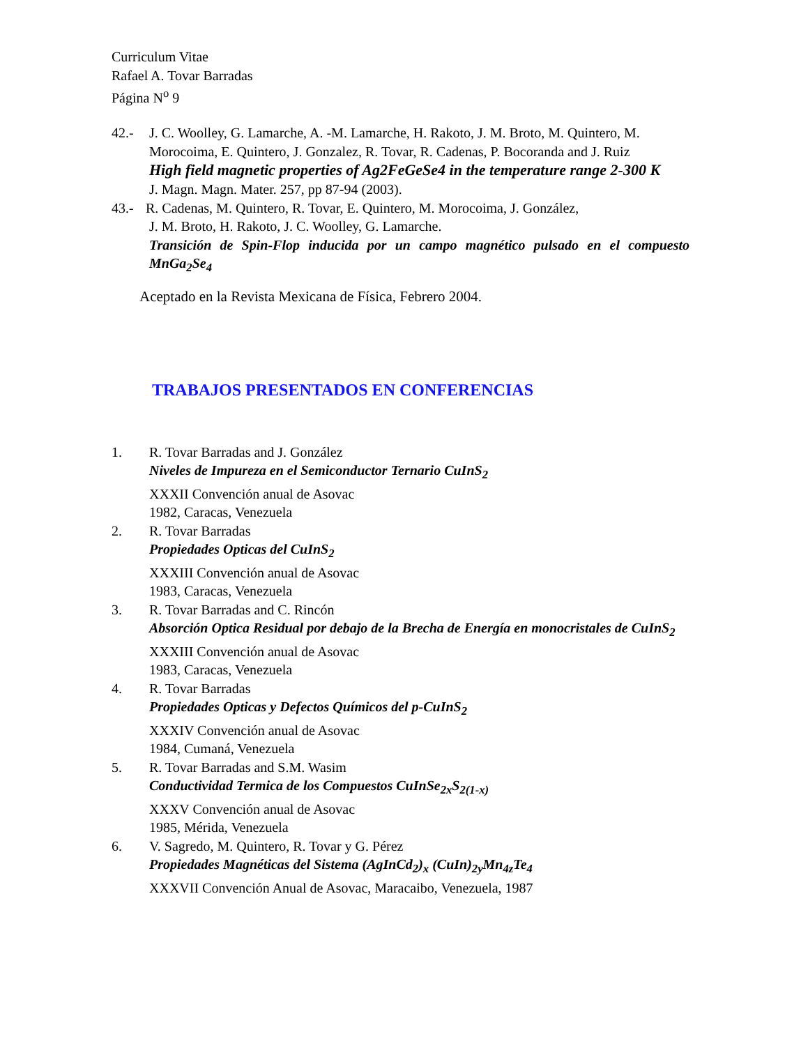Curriculum Vitae
Rafael A. Tovar Barradas
Página N<sup>o</sup> 9
42.- J. C. Woolley, G. Lamarche, A. -M. Lamarche, H. Rakoto, J. M. Broto, M. Quintero, M. Morocoima, E. Quintero, J. Gonzalez, R. Tovar, R. Cadenas, P. Bocoranda and J. Ruiz
High field magnetic properties of Ag2FeGeSe4 in the temperature range 2-300 K
J. Magn. Magn. Mater. 257, pp 87-94 (2003).
43.- R. Cadenas, M. Quintero, R. Tovar, E. Quintero, M. Morocoima, J. González,
J. M. Broto, H. Rakoto, J. C. Woolley, G. Lamarche.
Transición de Spin-Flop inducida por un campo magnético pulsado en el compuesto MnGa<sub>2</sub>Se<sub>4</sub>
Aceptado en la Revista Mexicana de Física, Febrero 2004.
TRABAJOS PRESENTADOS EN CONFERENCIAS
1. R. Tovar Barradas and J. González
Niveles de Impureza en el Semiconductor Ternario CuInS<sub>2</sub>
XXXII Convención anual de Asovac
1982, Caracas, Venezuela
2. R. Tovar Barradas
Propiedades Opticas del CuInS<sub>2</sub>
XXXIII Convención anual de Asovac
1983, Caracas, Venezuela
3. R. Tovar Barradas and C. Rincón
Absorción Optica Residual por debajo de la Brecha de Energía en monocristales de CuInS<sub>2</sub>
XXXIII Convención anual de Asovac
1983, Caracas, Venezuela
4. R. Tovar Barradas
Propiedades Opticas y Defectos Químicos del p-CuInS<sub>2</sub>
XXXIV Convención anual de Asovac
1984, Cumaná, Venezuela
5. R. Tovar Barradas and S.M. Wasim
Conductividad Termica de los Compuestos CuInSe<sub>2x</sub>S<sub>2(1-x)</sub>
XXXV Convención anual de Asovac
1985, Mérida, Venezuela
6. V. Sagredo, M. Quintero, R. Tovar y G. Pérez
Propiedades Magnéticas del Sistema (AgInCd<sub>2</sub>)<sub>x</sub> (CuIn)<sub>2y</sub>Mn<sub>4z</sub>Te<sub>4</sub>
XXXVII Convención Anual de Asovac, Maracaibo, Venezuela, 1987